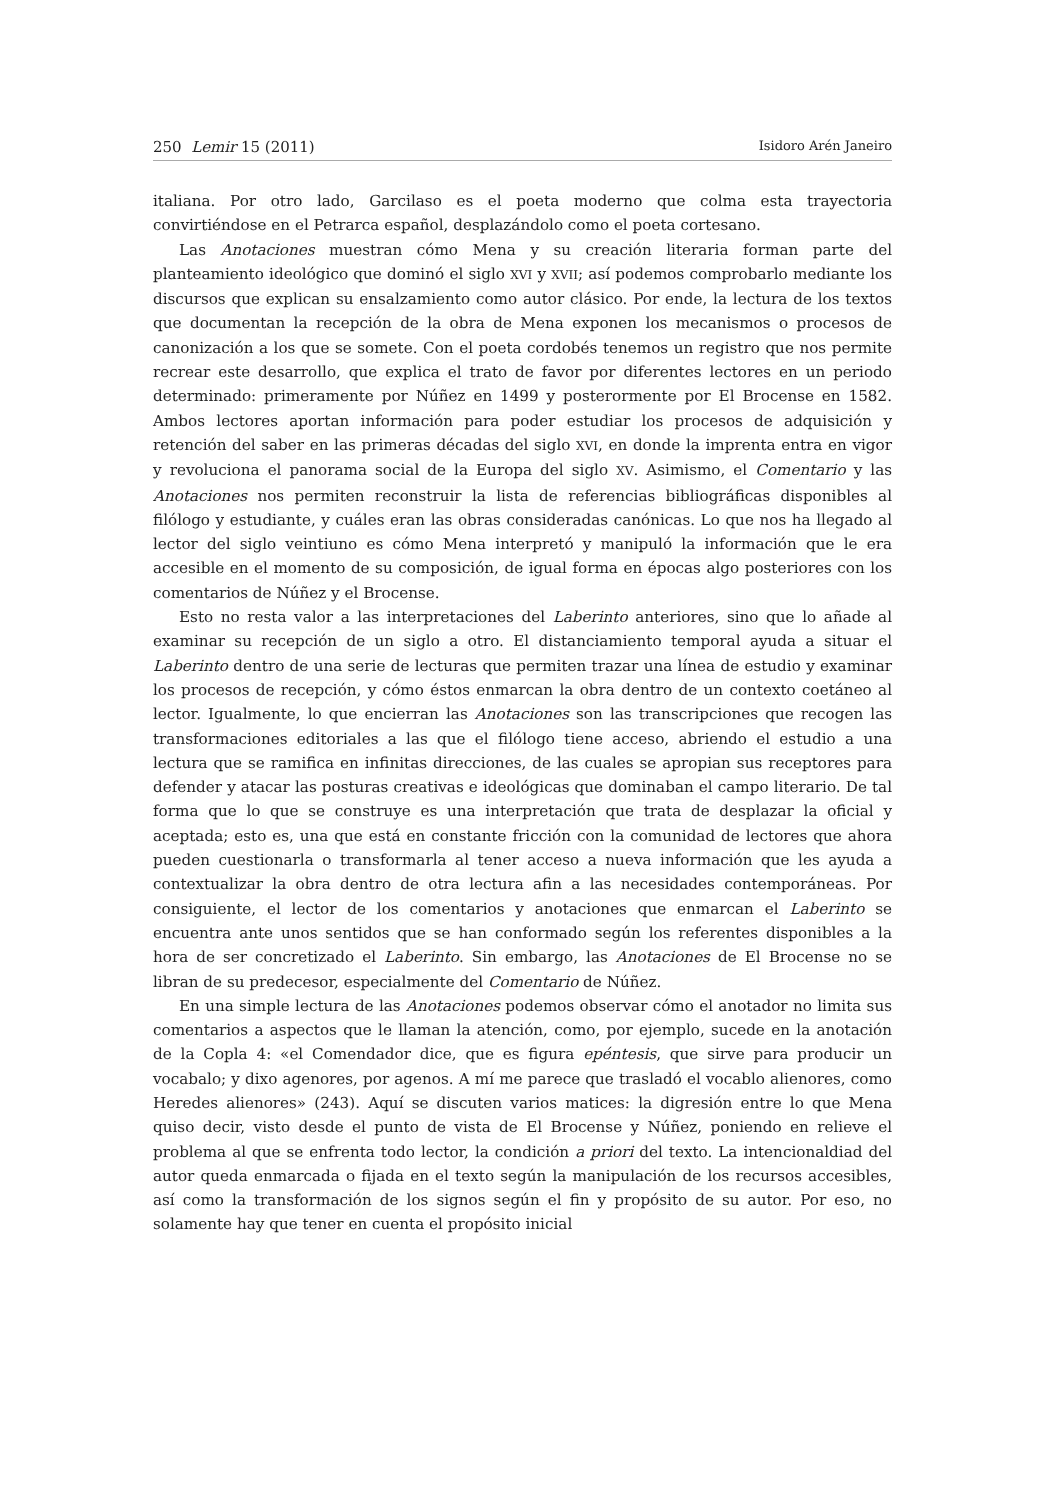250 Lemir 15 (2011) Isidoro Arén Janeiro
italiana. Por otro lado, Garcilaso es el poeta moderno que colma esta trayectoria convirtiéndose en el Petrarca español, desplazándolo como el poeta cortesano.
Las Anotaciones muestran cómo Mena y su creación literaria forman parte del planteamiento ideológico que dominó el siglo XVI y XVII; así podemos comprobarlo mediante los discursos que explican su ensalzamiento como autor clásico. Por ende, la lectura de los textos que documentan la recepción de la obra de Mena exponen los mecanismos o procesos de canonización a los que se somete. Con el poeta cordobés tenemos un registro que nos permite recrear este desarrollo, que explica el trato de favor por diferentes lectores en un periodo determinado: primeramente por Núñez en 1499 y posterormente por El Brocense en 1582. Ambos lectores aportan información para poder estudiar los procesos de adquisición y retención del saber en las primeras décadas del siglo XVI, en donde la imprenta entra en vigor y revoluciona el panorama social de la Europa del siglo XV. Asimismo, el Comentario y las Anotaciones nos permiten reconstruir la lista de referencias bibliográficas disponibles al filólogo y estudiante, y cuáles eran las obras consideradas canónicas. Lo que nos ha llegado al lector del siglo veintiuno es cómo Mena interpretó y manipuló la información que le era accesible en el momento de su composición, de igual forma en épocas algo posteriores con los comentarios de Núñez y el Brocense.
Esto no resta valor a las interpretaciones del Laberinto anteriores, sino que lo añade al examinar su recepción de un siglo a otro. El distanciamiento temporal ayuda a situar el Laberinto dentro de una serie de lecturas que permiten trazar una línea de estudio y examinar los procesos de recepción, y cómo éstos enmarcan la obra dentro de un contexto coetáneo al lector. Igualmente, lo que encierran las Anotaciones son las transcripciones que recogen las transformaciones editoriales a las que el filólogo tiene acceso, abriendo el estudio a una lectura que se ramifica en infinitas direcciones, de las cuales se apropian sus receptores para defender y atacar las posturas creativas e ideológicas que dominaban el campo literario. De tal forma que lo que se construye es una interpretación que trata de desplazar la oficial y aceptada; esto es, una que está en constante fricción con la comunidad de lectores que ahora pueden cuestionarla o transformarla al tener acceso a nueva información que les ayuda a contextualizar la obra dentro de otra lectura afin a las necesidades contemporáneas. Por consiguiente, el lector de los comentarios y anotaciones que enmarcan el Laberinto se encuentra ante unos sentidos que se han conformado según los referentes disponibles a la hora de ser concretizado el Laberinto. Sin embargo, las Anotaciones de El Brocense no se libran de su predecesor, especialmente del Comentario de Núñez.
En una simple lectura de las Anotaciones podemos observar cómo el anotador no limita sus comentarios a aspectos que le llaman la atención, como, por ejemplo, sucede en la anotación de la Copla 4: «el Comendador dice, que es figura epéntesis, que sirve para producir un vocabalo; y dixo agenores, por agenos. A mí me parece que trasladó el vocablo alienores, como Heredes alienores» (243). Aquí se discuten varios matices: la digresión entre lo que Mena quiso decir, visto desde el punto de vista de El Brocense y Núñez, poniendo en relieve el problema al que se enfrenta todo lector, la condición a priori del texto. La intencionaldiad del autor queda enmarcada o fijada en el texto según la manipulación de los recursos accesibles, así como la transformación de los signos según el fin y propósito de su autor. Por eso, no solamente hay que tener en cuenta el propósito inicial